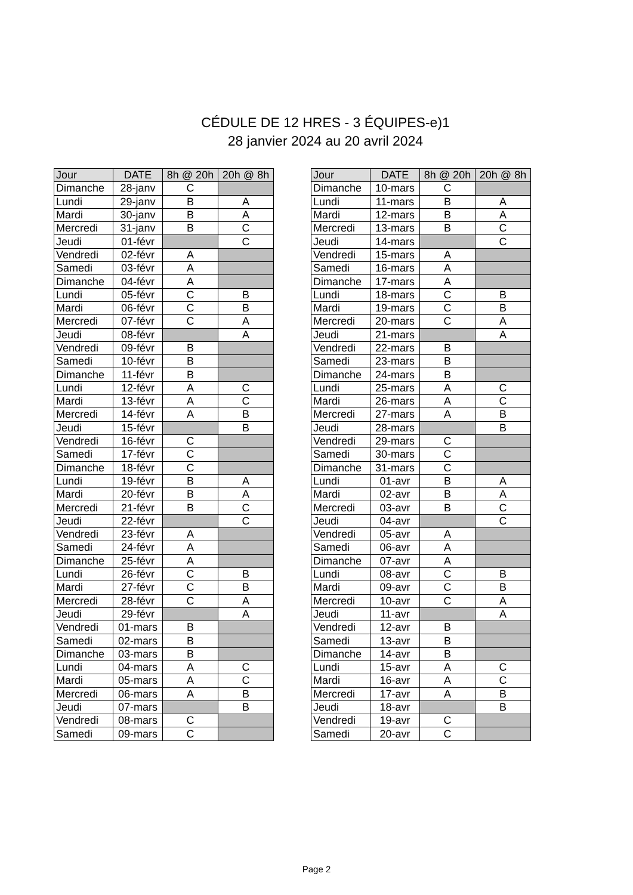CÉDULE DE 12 HRES - 3 ÉQUIPES-e)1
28 janvier 2024 au 20 avril 2024
| Jour | DATE | 8h @ 20h | 20h @ 8h |
| --- | --- | --- | --- |
| Dimanche | 28-janv | C | |
| Lundi | 29-janv | B | A |
| Mardi | 30-janv | B | A |
| Mercredi | 31-janv | B | C |
| Jeudi | 01-févr | | C |
| Vendredi | 02-févr | A | |
| Samedi | 03-févr | A | |
| Dimanche | 04-févr | A | |
| Lundi | 05-févr | C | B |
| Mardi | 06-févr | C | B |
| Mercredi | 07-févr | C | A |
| Jeudi | 08-févr | | A |
| Vendredi | 09-févr | B | |
| Samedi | 10-févr | B | |
| Dimanche | 11-févr | B | |
| Lundi | 12-févr | A | C |
| Mardi | 13-févr | A | C |
| Mercredi | 14-févr | A | B |
| Jeudi | 15-févr | | B |
| Vendredi | 16-févr | C | |
| Samedi | 17-févr | C | |
| Dimanche | 18-févr | C | |
| Lundi | 19-févr | B | A |
| Mardi | 20-févr | B | A |
| Mercredi | 21-févr | B | C |
| Jeudi | 22-févr | | C |
| Vendredi | 23-févr | A | |
| Samedi | 24-févr | A | |
| Dimanche | 25-févr | A | |
| Lundi | 26-févr | C | B |
| Mardi | 27-févr | C | B |
| Mercredi | 28-févr | C | A |
| Jeudi | 29-févr | | A |
| Vendredi | 01-mars | B | |
| Samedi | 02-mars | B | |
| Dimanche | 03-mars | B | |
| Lundi | 04-mars | A | C |
| Mardi | 05-mars | A | C |
| Mercredi | 06-mars | A | B |
| Jeudi | 07-mars | | B |
| Vendredi | 08-mars | C | |
| Samedi | 09-mars | C | |
| Jour | DATE | 8h @ 20h | 20h @ 8h |
| --- | --- | --- | --- |
| Dimanche | 10-mars | C | |
| Lundi | 11-mars | B | A |
| Mardi | 12-mars | B | A |
| Mercredi | 13-mars | B | C |
| Jeudi | 14-mars | | C |
| Vendredi | 15-mars | A | |
| Samedi | 16-mars | A | |
| Dimanche | 17-mars | A | |
| Lundi | 18-mars | C | B |
| Mardi | 19-mars | C | B |
| Mercredi | 20-mars | C | A |
| Jeudi | 21-mars | | A |
| Vendredi | 22-mars | B | |
| Samedi | 23-mars | B | |
| Dimanche | 24-mars | B | |
| Lundi | 25-mars | A | C |
| Mardi | 26-mars | A | C |
| Mercredi | 27-mars | A | B |
| Jeudi | 28-mars | | B |
| Vendredi | 29-mars | C | |
| Samedi | 30-mars | C | |
| Dimanche | 31-mars | C | |
| Lundi | 01-avr | B | A |
| Mardi | 02-avr | B | A |
| Mercredi | 03-avr | B | C |
| Jeudi | 04-avr | | C |
| Vendredi | 05-avr | A | |
| Samedi | 06-avr | A | |
| Dimanche | 07-avr | A | |
| Lundi | 08-avr | C | B |
| Mardi | 09-avr | C | B |
| Mercredi | 10-avr | C | A |
| Jeudi | 11-avr | | A |
| Vendredi | 12-avr | B | |
| Samedi | 13-avr | B | |
| Dimanche | 14-avr | B | |
| Lundi | 15-avr | A | C |
| Mardi | 16-avr | A | C |
| Mercredi | 17-avr | A | B |
| Jeudi | 18-avr | | B |
| Vendredi | 19-avr | C | |
| Samedi | 20-avr | C | |
Page 2